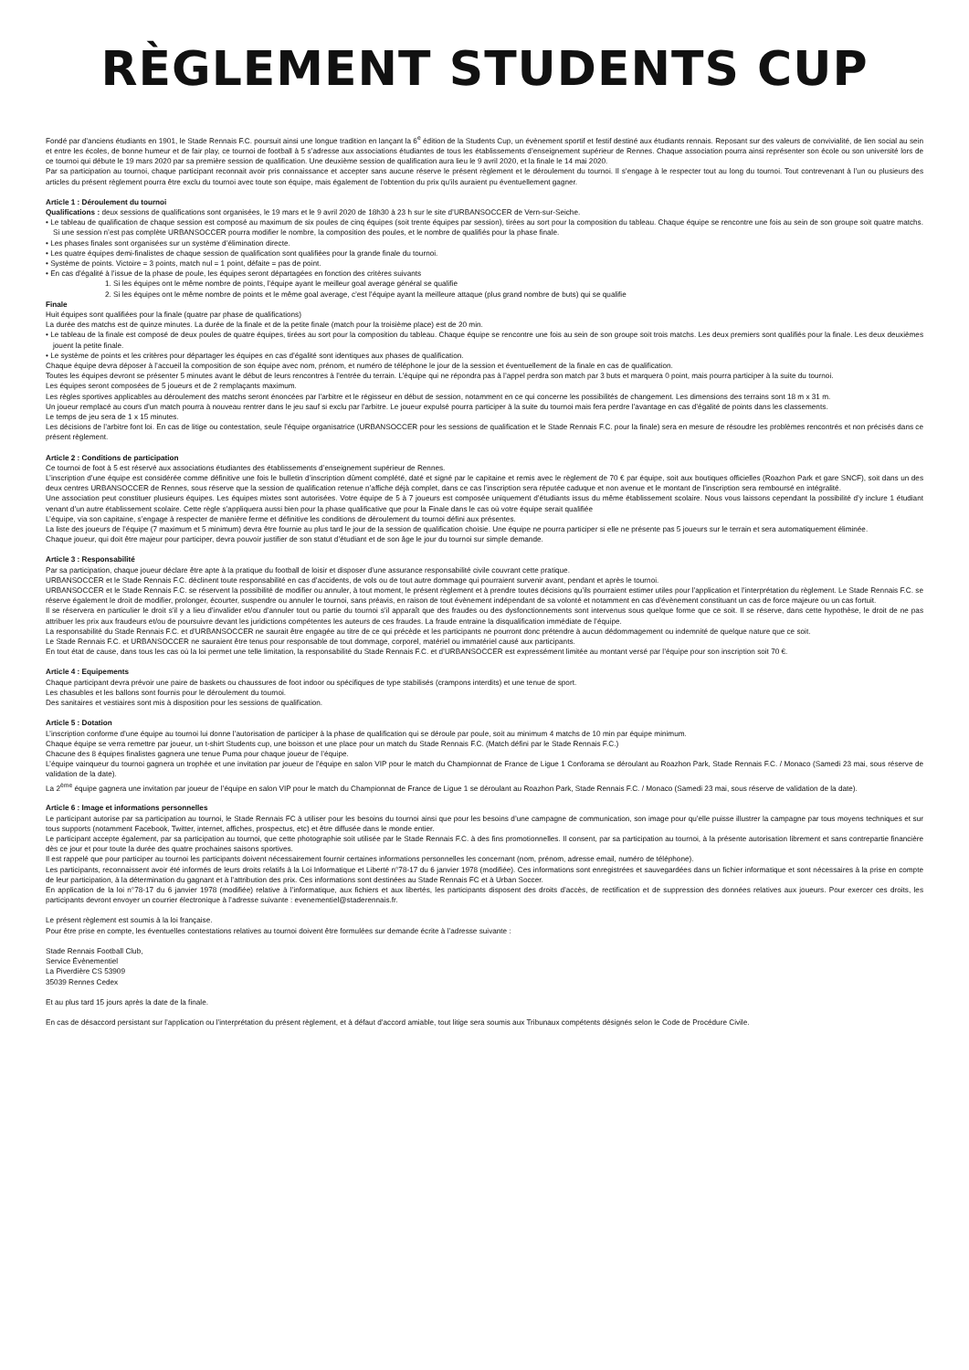RÈGLEMENT STUDENTS CUP
Fondé par d’anciens étudiants en 1901, le Stade Rennais F.C. poursuit ainsi une longue tradition en lançant la 6<sup>e</sup> édition de la Students Cup, un évènement sportif et festif destiné aux étudiants rennais. Reposant sur des valeurs de convivialité, de lien social au sein et entre les écoles, de bonne humeur et de fair play, ce tournoi de football à 5 s’adresse aux associations étudiantes de tous les établissements d’enseignement supérieur de Rennes. Chaque association pourra ainsi représenter son école ou son université lors de ce tournoi qui débute le 19 mars 2020 par sa première session de qualification. Une deuxième session de qualification aura lieu le 9 avril 2020, et la finale le 14 mai 2020.
Par sa participation au tournoi, chaque participant reconnait avoir pris connaissance et accepter sans aucune réserve le présent règlement et le déroulement du tournoi. Il s’engage à le respecter tout au long du tournoi. Tout contrevenant à l’un ou plusieurs des articles du présent règlement pourra être exclu du tournoi avec toute son équipe, mais également de l’obtention du prix qu’ils auraient pu éventuellement gagner.
Article 1 : Déroulement du tournoi
Qualifications : deux sessions de qualifications sont organisées, le 19 mars et le 9 avril 2020 de 18h30 à 23 h sur le site d’URBANSOCCER de Vern-sur-Seiche.
• Le tableau de qualification de chaque session est composé au maximum de six poules de cinq équipes (soit trente équipes par session), tirées au sort pour la composition du tableau. Chaque équipe se rencontre une fois au sein de son groupe soit quatre matchs. Si une session n’est pas complète URBANSOCCER pourra modifier le nombre, la composition des poules, et le nombre de qualifiés pour la phase finale.
• Les phases finales sont organisées sur un système d’élimination directe.
• Les quatre équipes demi-finalistes de chaque session de qualification sont qualifiées pour la grande finale du tournoi.
• Système de points. Victoire = 3 points, match nul = 1 point, défaite = pas de point.
• En cas d’égalité à l’issue de la phase de poule, les équipes seront départagées en fonction des critères suivants
1. Si les équipes ont le même nombre de points, l’équipe ayant le meilleur goal average général se qualifie
2. Si les équipes ont le même nombre de points et le même goal average, c’est l’équipe ayant la meilleure attaque (plus grand nombre de buts) qui se qualifie
Finale
Huit équipes sont qualifiées pour la finale (quatre par phase de qualifications)
La durée des matchs est de quinze minutes. La durée de la finale et de la petite finale (match pour la troisième place) est de 20 min.
• Le tableau de la finale est composé de deux poules de quatre équipes, tirées au sort pour la composition du tableau. Chaque équipe se rencontre une fois au sein de son groupe soit trois matchs. Les deux premiers sont qualifiés pour la finale. Les deux deuxièmes jouent la petite finale.
• Le système de points et les critères pour départager les équipes en cas d’égalité sont identiques aux phases de qualification.
Chaque équipe devra déposer à l’accueil la composition de son équipe avec nom, prénom, et numéro de téléphone le jour de la session et éventuellement de la finale en cas de qualification.
Toutes les équipes devront se présenter 5 minutes avant le début de leurs rencontres à l’entrée du terrain. L’équipe qui ne répondra pas à l’appel perdra son match par 3 buts et marquera 0 point, mais pourra participer à la suite du tournoi.
Les équipes seront composées de 5 joueurs et de 2 remplaçants maximum.
Les règles sportives applicables au déroulement des matchs seront énoncées par l’arbitre et le régisseur en début de session, notamment en ce qui concerne les possibilités de changement. Les dimensions des terrains sont 18 m x 31 m.
Un joueur remplacé au cours d’un match pourra à nouveau rentrer dans le jeu sauf si exclu par l’arbitre. Le joueur expulsé pourra participer à la suite du tournoi mais fera perdre l’avantage en cas d’égalité de points dans les classements.
Le temps de jeu sera de 1 x 15 minutes.
Les décisions de l’arbitre font loi. En cas de litige ou contestation, seule l’équipe organisatrice (URBANSOCCER pour les sessions de qualification et le Stade Rennais F.C. pour la finale) sera en mesure de résoudre les problèmes rencontrés et non précisés dans ce présent règlement.
Article 2 : Conditions de participation
Ce tournoi de foot à 5 est réservé aux associations étudiantes des établissements d’enseignement supérieur de Rennes.
L’inscription d’une équipe est considérée comme définitive une fois le bulletin d’inscription dûment complété, daté et signé par le capitaine et remis avec le règlement de 70 € par équipe, soit aux boutiques officielles (Roazhon Park et gare SNCF), soit dans un des deux centres URBANSOCCER de Rennes, sous réserve que la session de qualification retenue n’affiche déjà complet, dans ce cas l’inscription sera réputée caduque et non avenue et le montant de l’inscription sera remboursé en intégralité.
Une association peut constituer plusieurs équipes. Les équipes mixtes sont autorisées. Votre équipe de 5 à 7 joueurs est composée uniquement d’étudiants issus du même établissement scolaire. Nous vous laissons cependant la possibilité d’y inclure 1 étudiant venant d’un autre établissement scolaire. Cette règle s’appliquera aussi bien pour la phase qualificative que pour la Finale dans le cas où votre équipe serait qualifiée
L’équipe, via son capitaine, s’engage à respecter de manière ferme et définitive les conditions de déroulement du tournoi défini aux présentes.
La liste des joueurs de l’équipe (7 maximum et 5 minimum) devra être fournie au plus tard le jour de la session de qualification choisie. Une équipe ne pourra participer si elle ne présente pas 5 joueurs sur le terrain et sera automatiquement éliminée.
Chaque joueur, qui doit être majeur pour participer, devra pouvoir justifier de son statut d’étudiant et de son âge le jour du tournoi sur simple demande.
Article 3 : Responsabilité
Par sa participation, chaque joueur déclare être apte à la pratique du football de loisir et disposer d’une assurance responsabilité civile couvrant cette pratique.
URBANSOCCER et le Stade Rennais F.C. déclinent toute responsabilité en cas d’accidents, de vols ou de tout autre dommage qui pourraient survenir avant, pendant et après le tournoi.
URBANSOCCER et le Stade Rennais F.C. se réservent la possibilité de modifier ou annuler, à tout moment, le présent règlement et à prendre toutes décisions qu’ils pourraient estimer utiles pour l’application et l’interprétation du règlement. Le Stade Rennais F.C. se réserve également le droit de modifier, prolonger, écourter, suspendre ou annuler le tournoi, sans préavis, en raison de tout évènement indépendant de sa volonté et notamment en cas d’évènement constituant un cas de force majeure ou un cas fortuit.
Il se réservera en particulier le droit s’il y a lieu d’invalider et/ou d’annuler tout ou partie du tournoi s’il apparaît que des fraudes ou des dysfonctionnements sont intervenus sous quelque forme que ce soit. Il se réserve, dans cette hypothèse, le droit de ne pas attribuer les prix aux fraudeurs et/ou de poursuivre devant les juridictions compétentes les auteurs de ces fraudes. La fraude entraine la disqualification immédiate de l’équipe.
La responsabilité du Stade Rennais F.C. et d’URBANSOCCER ne saurait être engagée au titre de ce qui précède et les participants ne pourront donc prétendre à aucun dédommagement ou indemnité de quelque nature que ce soit.
Le Stade Rennais F.C. et URBANSOCCER ne sauraient être tenus pour responsable de tout dommage, corporel, matériel ou immatériel causé aux participants.
En tout état de cause, dans tous les cas où la loi permet une telle limitation, la responsabilité du Stade Rennais F.C. et d’URBANSOCCER est expressément limitée au montant versé par l’équipe pour son inscription soit 70 €.
Article 4 : Equipements
Chaque participant devra prévoir une paire de baskets ou chaussures de foot indoor ou spécifiques de type stabilisés (crampons interdits) et une tenue de sport.
Les chasubles et les ballons sont fournis pour le déroulement du tournoi.
Des sanitaires et vestiaires sont mis à disposition pour les sessions de qualification.
Article 5 : Dotation
L’inscription conforme d’une équipe au tournoi lui donne l’autorisation de participer à la phase de qualification qui se déroule par poule, soit au minimum 4 matchs de 10 min par équipe minimum.
Chaque équipe se verra remettre par joueur, un t-shirt Students cup, une boisson et une place pour un match du Stade Rennais F.C. (Match défini par le Stade Rennais F.C.)
Chacune des 8 équipes finalistes gagnera une tenue Puma pour chaque joueur de l’équipe.
L’équipe vainqueur du tournoi gagnera un trophée et une invitation par joueur de l’équipe en salon VIP pour le match du Championnat de France de Ligue 1 Conforama se déroulant au Roazhon Park, Stade Rennais F.C. / Monaco (Samedi 23 mai, sous réserve de validation de la date).
La 2<sup>ème</sup> équipe gagnera une invitation par joueur de l’équipe en salon VIP pour le match du Championnat de France de Ligue 1 se déroulant au Roazhon Park, Stade Rennais F.C. / Monaco (Samedi 23 mai, sous réserve de validation de la date).
Article 6 : Image et informations personnelles
Le participant autorise par sa participation au tournoi, le Stade Rennais FC à utiliser pour les besoins du tournoi ainsi que pour les besoins d’une campagne de communication, son image pour qu’elle puisse illustrer la campagne par tous moyens techniques et sur tous supports (notamment Facebook, Twitter, internet, affiches, prospectus, etc) et être diffusée dans le monde entier.
Le participant accepte également, par sa participation au tournoi, que cette photographie soit utilisée par le Stade Rennais F.C. à des fins promotionnelles. Il consent, par sa participation au tournoi, à la présente autorisation librement et sans contrepartie financière dès ce jour et pour toute la durée des quatre prochaines saisons sportives.
Il est rappelé que pour participer au tournoi les participants doivent nécessairement fournir certaines informations personnelles les concernant (nom, prénom, adresse email, numéro de téléphone).
Les participants, reconnaissent avoir été informés de leurs droits relatifs à la Loi Informatique et Liberté n°78-17 du 6 janvier 1978 (modifiée). Ces informations sont enregistrées et sauvegardées dans un fichier informatique et sont nécessaires à la prise en compte de leur participation, à la détermination du gagnant et à l’attribution des prix. Ces informations sont destinées au Stade Rennais FC et à Urban Soccer.
En application de la loi n°78-17 du 6 janvier 1978 (modifiée) relative à l’informatique, aux fichiers et aux libertés, les participants disposent des droits d’accès, de rectification et de suppression des données relatives aux joueurs. Pour exercer ces droits, les participants devront envoyer un courrier électronique à l’adresse suivante : evenementiel@staderennais.fr.
Le présent règlement est soumis à la loi française.
Pour être prise en compte, les éventuelles contestations relatives au tournoi doivent être formulées sur demande écrite à l’adresse suivante :
Stade Rennais Football Club,
Service Évènementiel
La Piverdière CS 53909
35039 Rennes Cedex
Et au plus tard 15 jours après la date de la finale.
En cas de désaccord persistant sur l’application ou l’interprétation du présent règlement, et à défaut d’accord amiable, tout litige sera soumis aux Tribunaux compétents désignés selon le Code de Procédure Civile.